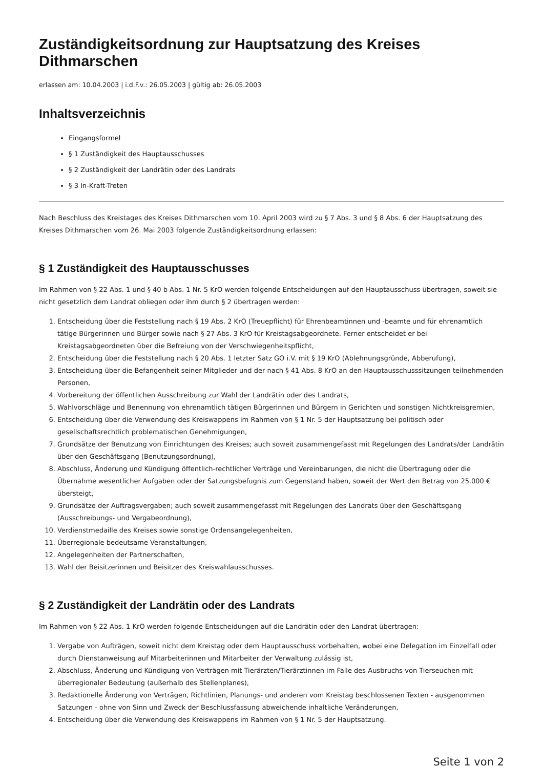Zuständigkeitsordnung zur Hauptsatzung des Kreises Dithmarschen
erlassen am: 10.04.2003 | i.d.F.v.: 26.05.2003 | gültig ab: 26.05.2003
Inhaltsverzeichnis
Eingangsformel
§ 1 Zuständigkeit des Hauptausschusses
§ 2 Zuständigkeit der Landrätin oder des Landrats
§ 3 In-Kraft-Treten
Nach Beschluss des Kreistages des Kreises Dithmarschen vom 10. April 2003 wird zu § 7 Abs. 3 und § 8 Abs. 6 der Hauptsatzung des Kreises Dithmarschen vom 26. Mai 2003 folgende Zuständigkeitsordnung erlassen:
§ 1 Zuständigkeit des Hauptausschusses
Im Rahmen von § 22 Abs. 1 und § 40 b Abs. 1 Nr. 5 KrO werden folgende Entscheidungen auf den Hauptausschuss übertragen, soweit sie nicht gesetzlich dem Landrat obliegen oder ihm durch § 2 übertragen werden:
1. Entscheidung über die Feststellung nach § 19 Abs. 2 KrO (Treuepflicht) für Ehrenbeamtinnen und -beamte und für ehrenamtlich tätige Bürgerinnen und Bürger sowie nach § 27 Abs. 3 KrO für Kreistagsabgeordnete. Ferner entscheidet er bei Kreistagsabgeordneten über die Befreiung von der Verschwiegenheitspflicht,
2. Entscheidung über die Feststellung nach § 20 Abs. 1 letzter Satz GO i.V. mit § 19 KrO (Ablehnungsgründe, Abberufung),
3. Entscheidung über die Befangenheit seiner Mitglieder und der nach § 41 Abs. 8 KrO an den Hauptausschusssitzungen teilnehmenden Personen,
4. Vorbereitung der öffentlichen Ausschreibung zur Wahl der Landrätin oder des Landrats,
5. Wahlvorschläge und Benennung von ehrenamtlich tätigen Bürgerinnen und Bürgern in Gerichten und sonstigen Nichtkreisgremien,
6. Entscheidung über die Verwendung des Kreiswappens im Rahmen von § 1 Nr. 5 der Hauptsatzung bei politisch oder gesellschaftsrechtlich problematischen Genehmigungen,
7. Grundsätze der Benutzung von Einrichtungen des Kreises; auch soweit zusammengefasst mit Regelungen des Landrats/der Landrätin über den Geschäftsgang (Benutzungsordnung),
8. Abschluss, Änderung und Kündigung öffentlich-rechtlicher Verträge und Vereinbarungen, die nicht die Übertragung oder die Übernahme wesentlicher Aufgaben oder der Satzungsbefugnis zum Gegenstand haben, soweit der Wert den Betrag von 25.000 € übersteigt,
9. Grundsätze der Auftragsvergaben; auch soweit zusammengefasst mit Regelungen des Landrats über den Geschäftsgang (Ausschreibungs- und Vergabeordnung),
10. Verdienstmedaille des Kreises sowie sonstige Ordensangelegenheiten,
11. Überregionale bedeutsame Veranstaltungen,
12. Angelegenheiten der Partnerschaften,
13. Wahl der Beisitzerinnen und Beisitzer des Kreiswahlausschusses.
§ 2 Zuständigkeit der Landrätin oder des Landrats
Im Rahmen von § 22 Abs. 1 KrO werden folgende Entscheidungen auf die Landrätin oder den Landrat übertragen:
1. Vergabe von Aufträgen, soweit nicht dem Kreistag oder dem Hauptausschuss vorbehalten, wobei eine Delegation im Einzelfall oder durch Dienstanweisung auf Mitarbeiterinnen und Mitarbeiter der Verwaltung zulässig ist,
2. Abschluss, Änderung und Kündigung von Verträgen mit Tierärzten/Tierärztinnen im Falle des Ausbruchs von Tierseuchen mit überregionaler Bedeutung (außerhalb des Stellenplanes),
3. Redaktionelle Änderung von Verträgen, Richtlinien, Planungs- und anderen vom Kreistag beschlossenen Texten - ausgenommen Satzungen - ohne von Sinn und Zweck der Beschlussfassung abweichende inhaltliche Veränderungen,
4. Entscheidung über die Verwendung des Kreiswappens im Rahmen von § 1 Nr. 5 der Hauptsatzung.
Seite 1 von 2